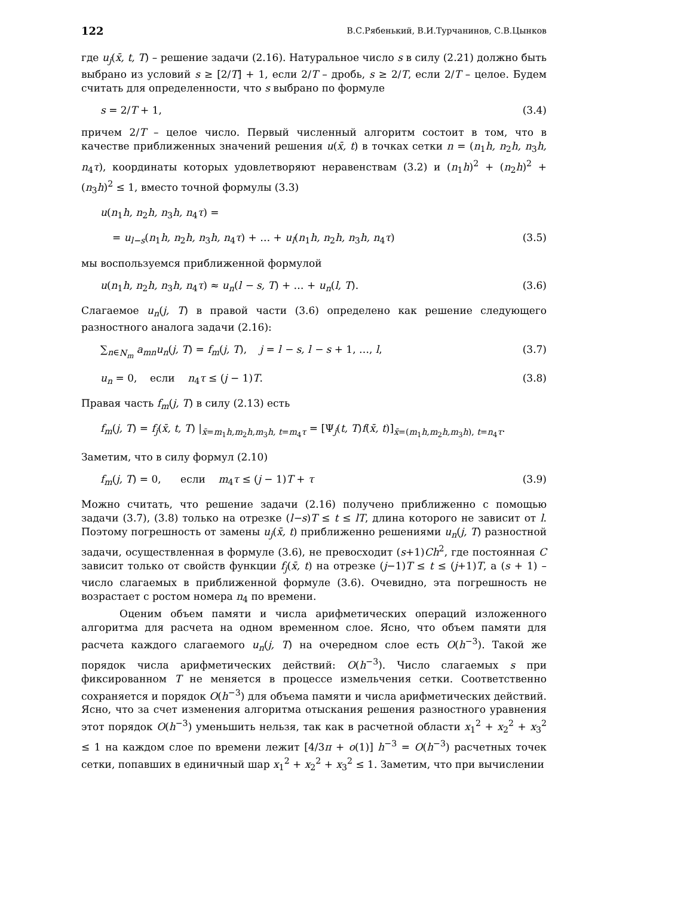122 В.С.Рябенький, В.И.Турчанинов, С.В.Цынков
где u<sub>j</sub>(x̄, t, T) – решение задачи (2.16). Натуральное число s в силу (2.21) должно быть выбрано из условий s ≥ [2/T] + 1, если 2/T – дробь, s ≥ 2/T, если 2/T – целое. Будем считать для определенности, что s выбрано по формуле
s = 2/T + 1, (3.4)
причем 2/T – целое число. Первый численный алгоритм состоит в том, что в качестве приближенных значений решения u(x̄, t) в точках сетки n = (n<sub>1</sub>h, n<sub>2</sub>h, n<sub>3</sub>h, n<sub>4</sub>τ), координаты которых удовлетворяют неравенствам (3.2) и (n<sub>1</sub>h)<sup>2</sup> + (n<sub>2</sub>h)<sup>2</sup> + (n<sub>3</sub>h)<sup>2</sup> ≤ 1, вместо точной формулы (3.3)
u(n<sub>1</sub>h, n<sub>2</sub>h, n<sub>3</sub>h, n<sub>4</sub>τ) =
= u<sub>l−s</sub>(n<sub>1</sub>h, n<sub>2</sub>h, n<sub>3</sub>h, n<sub>4</sub>τ) + … + u<sub>l</sub>(n<sub>1</sub>h, n<sub>2</sub>h, n<sub>3</sub>h, n<sub>4</sub>τ) (3.5)
мы воспользуемся приближенной формулой
u(n<sub>1</sub>h, n<sub>2</sub>h, n<sub>3</sub>h, n<sub>4</sub>τ) ≈ u<sub>n</sub>(l − s, T) + … + u<sub>n</sub>(l, T). (3.6)
Слагаемое u<sub>n</sub>(j, T) в правой части (3.6) определено как решение следующего разностного аналога задачи (2.16):
∑<sub>n∈N<sub>m</sub></sub> a<sub>mn</sub>u<sub>n</sub>(j, T) = f<sub>m</sub>(j, T), j = l − s, l − s + 1, …, l, (3.7)
u<sub>n</sub> = 0, если n<sub>4</sub>τ ≤ (j − 1)T. (3.8)
Правая часть f<sub>m</sub>(j, T) в силу (2.13) есть
f<sub>m</sub>(j, T) = f<sub>j</sub>(x̄, t, T) |<sub>x̄=m<sub>1</sub>h,m<sub>2</sub>h,m<sub>3</sub>h, t=m<sub>4</sub>τ</sub> = [Ψ<sub>j</sub>(t, T)f(x̄, t)]<sub>x̄=(m<sub>1</sub>h,m<sub>2</sub>h,m<sub>3</sub>h), t=n<sub>4</sub>τ</sub>.
Заметим, что в силу формул (2.10)
f<sub>m</sub>(j, T) = 0, если m<sub>4</sub>τ ≤ (j − 1)T + τ (3.9)
Можно считать, что решение задачи (2.16) получено приближенно с помощью задачи (3.7), (3.8) только на отрезке (l−s)T ≤ t ≤ lT, длина которого не зависит от l. Поэтому погрешность от замены u<sub>j</sub>(x̄, t) приближенно решениями u<sub>n</sub>(j, T) разностной задачи, осуществленная в формуле (3.6), не превосходит (s+1)Ch<sup>2</sup>, где постоянная C зависит только от свойств функции f<sub>j</sub>(x̄, t) на отрезке (j−1)T ≤ t ≤ (j+1)T, а (s + 1) – число слагаемых в приближенной формуле (3.6). Очевидно, эта погрешность не возрастает с ростом номера n<sub>4</sub> по времени.
Оценим объем памяти и числа арифметических операций изложенного алгоритма для расчета на одном временном слое. Ясно, что объем памяти для расчета каждого слагаемого u<sub>n</sub>(j, T) на очередном слое есть O(h<sup>−3</sup>). Такой же порядок числа арифметических действий: O(h<sup>−3</sup>). Число слагаемых s при фиксированном T не меняется в процессе измельчения сетки. Соответственно сохраняется и порядок O(h<sup>−3</sup>) для объема памяти и числа арифметических действий. Ясно, что за счет изменения алгоритма отыскания решения разностного уравнения этот порядок O(h<sup>−3</sup>) уменьшить нельзя, так как в расчетной области x<sub>1</sub><sup>2</sup> + x<sub>2</sub><sup>2</sup> + x<sub>3</sub><sup>2</sup> ≤ 1 на каждом слое по времени лежит [4/3π + o(1)] h<sup>−3</sup> = O(h<sup>−3</sup>) расчетных точек сетки, попавших в единичный шар x<sub>1</sub><sup>2</sup> + x<sub>2</sub><sup>2</sup> + x<sub>3</sub><sup>2</sup> ≤ 1. Заметим, что при вычислении